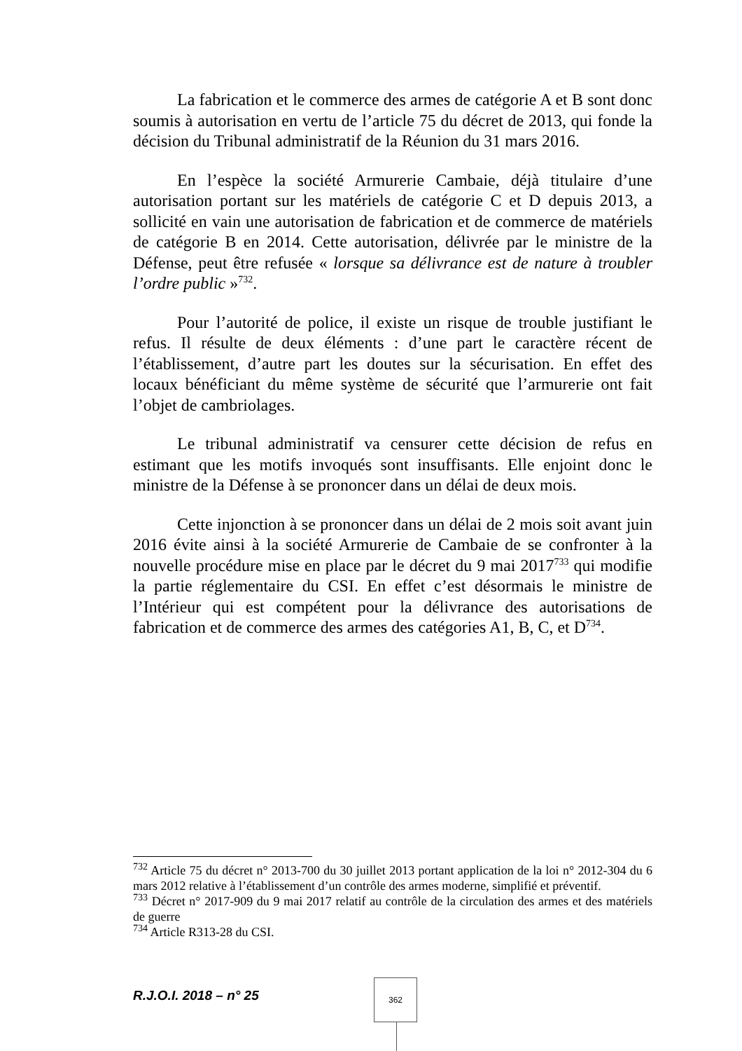La fabrication et le commerce des armes de catégorie A et B sont donc soumis à autorisation en vertu de l’article 75 du décret de 2013, qui fonde la décision du Tribunal administratif de la Réunion du 31 mars 2016.
En l’espèce la société Armurerie Cambaie, déjà titulaire d’une autorisation portant sur les matériels de catégorie C et D depuis 2013, a sollicité en vain une autorisation de fabrication et de commerce de matériels de catégorie B en 2014. Cette autorisation, délivrée par le ministre de la Défense, peut être refusée « lorsque sa délivrance est de nature à troubler l’ordre public »<sup>732</sup>.
Pour l’autorité de police, il existe un risque de trouble justifiant le refus. Il résulte de deux éléments : d’une part le caractère récent de l’établissement, d’autre part les doutes sur la sécurisation. En effet des locaux bénéficiant du même système de sécurité que l’armurerie ont fait l’objet de cambriolages.
Le tribunal administratif va censurer cette décision de refus en estimant que les motifs invoqués sont insuffisants. Elle enjoint donc le ministre de la Défense à se prononcer dans un délai de deux mois.
Cette injonction à se prononcer dans un délai de 2 mois soit avant juin 2016 évite ainsi à la société Armurerie de Cambaie de se confronter à la nouvelle procédure mise en place par le décret du 9 mai 2017<sup>733</sup> qui modifie la partie réglementaire du CSI. En effet c’est désormais le ministre de l’Intérieur qui est compétent pour la délivrance des autorisations de fabrication et de commerce des armes des catégories A1, B, C, et D<sup>734</sup>.
<sup>732</sup> Article 75 du décret n° 2013-700 du 30 juillet 2013 portant application de la loi n° 2012-304 du 6 mars 2012 relative à l’établissement d’un contrôle des armes moderne, simplifié et préventif.
<sup>733</sup> Décret n° 2017-909 du 9 mai 2017 relatif au contrôle de la circulation des armes et des matériels de guerre
<sup>734</sup> Article R313-28 du CSI.
R.J.O.I. 2018 – n° 25
362